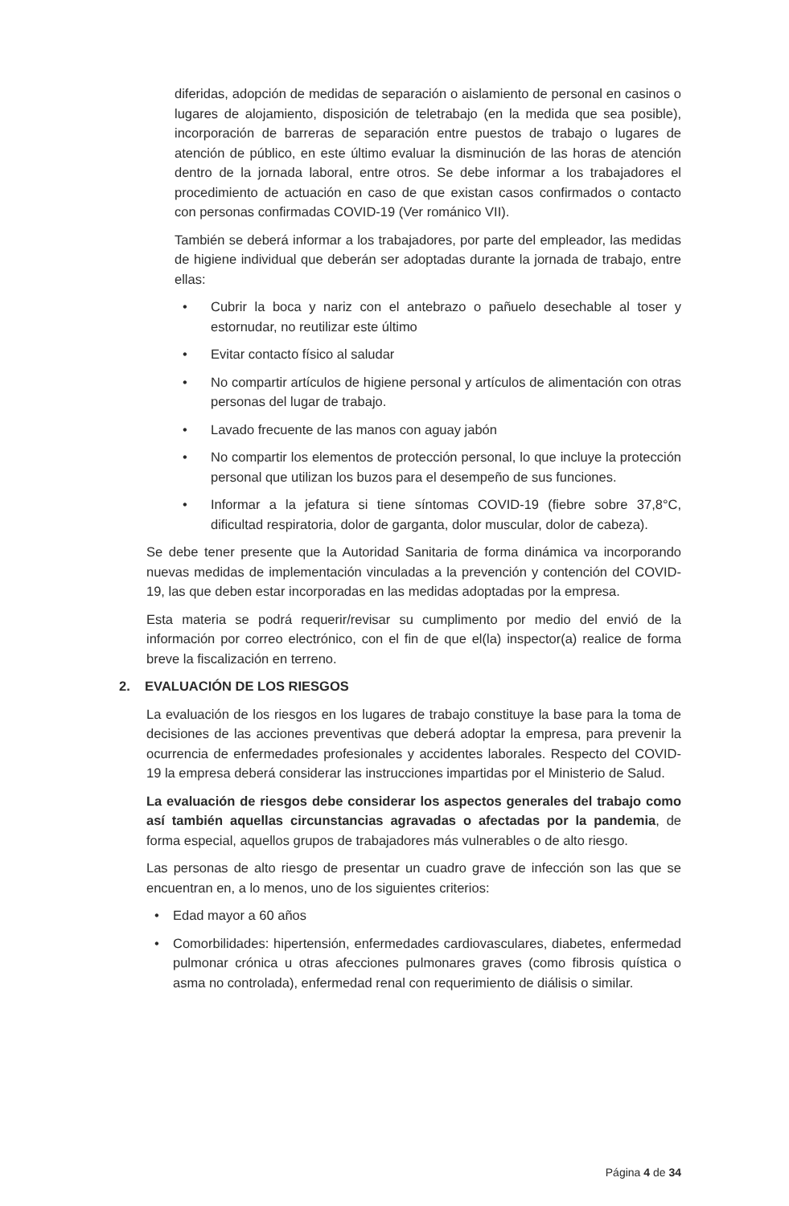diferidas, adopción de medidas de separación o aislamiento de personal en casinos o lugares de alojamiento, disposición de teletrabajo (en la medida que sea posible), incorporación de barreras de separación entre puestos de trabajo o lugares de atención de público, en este último evaluar la disminución de las horas de atención dentro de la jornada laboral, entre otros. Se debe informar a los trabajadores el procedimiento de actuación en caso de que existan casos confirmados o contacto con personas confirmadas COVID-19 (Ver románico VII).
También se deberá informar a los trabajadores, por parte del empleador, las medidas de higiene individual que deberán ser adoptadas durante la jornada de trabajo, entre ellas:
• Cubrir la boca y nariz con el antebrazo o pañuelo desechable al toser y estornudar, no reutilizar este último
• Evitar contacto físico al saludar
• No compartir artículos de higiene personal y artículos de alimentación con otras personas del lugar de trabajo.
• Lavado frecuente de las manos con aguay jabón
• No compartir los elementos de protección personal, lo que incluye la protección personal que utilizan los buzos para el desempeño de sus funciones.
• Informar a la jefatura si tiene síntomas COVID-19 (fiebre sobre 37,8°C, dificultad respiratoria, dolor de garganta, dolor muscular, dolor de cabeza).
Se debe tener presente que la Autoridad Sanitaria de forma dinámica va incorporando nuevas medidas de implementación vinculadas a la prevención y contención del COVID-19, las que deben estar incorporadas en las medidas adoptadas por la empresa.
Esta materia se podrá requerir/revisar su cumplimento por medio del envió de la información por correo electrónico, con el fin de que el(la) inspector(a) realice de forma breve la fiscalización en terreno.
2. EVALUACIÓN DE LOS RIESGOS
La evaluación de los riesgos en los lugares de trabajo constituye la base para la toma de decisiones de las acciones preventivas que deberá adoptar la empresa, para prevenir la ocurrencia de enfermedades profesionales y accidentes laborales. Respecto del COVID-19 la empresa deberá considerar las instrucciones impartidas por el Ministerio de Salud.
La evaluación de riesgos debe considerar los aspectos generales del trabajo como así también aquellas circunstancias agravadas o afectadas por la pandemia, de forma especial, aquellos grupos de trabajadores más vulnerables o de alto riesgo.
Las personas de alto riesgo de presentar un cuadro grave de infección son las que se encuentran en, a lo menos, uno de los siguientes criterios:
• Edad mayor a 60 años
• Comorbilidades: hipertensión, enfermedades cardiovasculares, diabetes, enfermedad pulmonar crónica u otras afecciones pulmonares graves (como fibrosis quística o asma no controlada), enfermedad renal con requerimiento de diálisis o similar.
Página 4 de 34